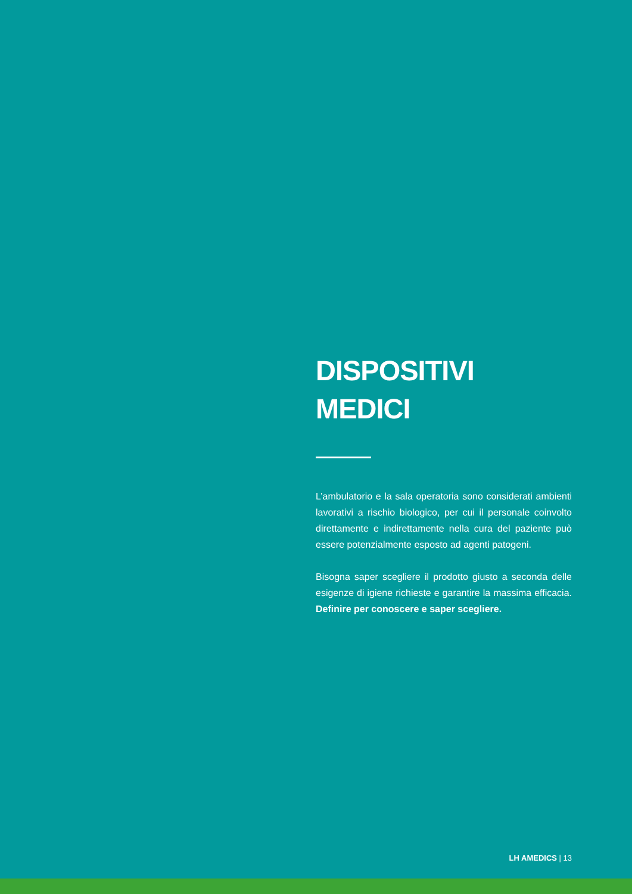DISPOSITIVI
MEDICI
L’ambulatorio e la sala operatoria sono considerati ambienti lavorativi a rischio biologico, per cui il personale coinvolto direttamente e indirettamente nella cura del paziente può essere potenzialmente esposto ad agenti patogeni.
Bisogna saper scegliere il prodotto giusto a seconda delle esigenze di igiene richieste e garantire la massima efficacia. Definire per conoscere e saper scegliere.
LH AMEDICS | 13